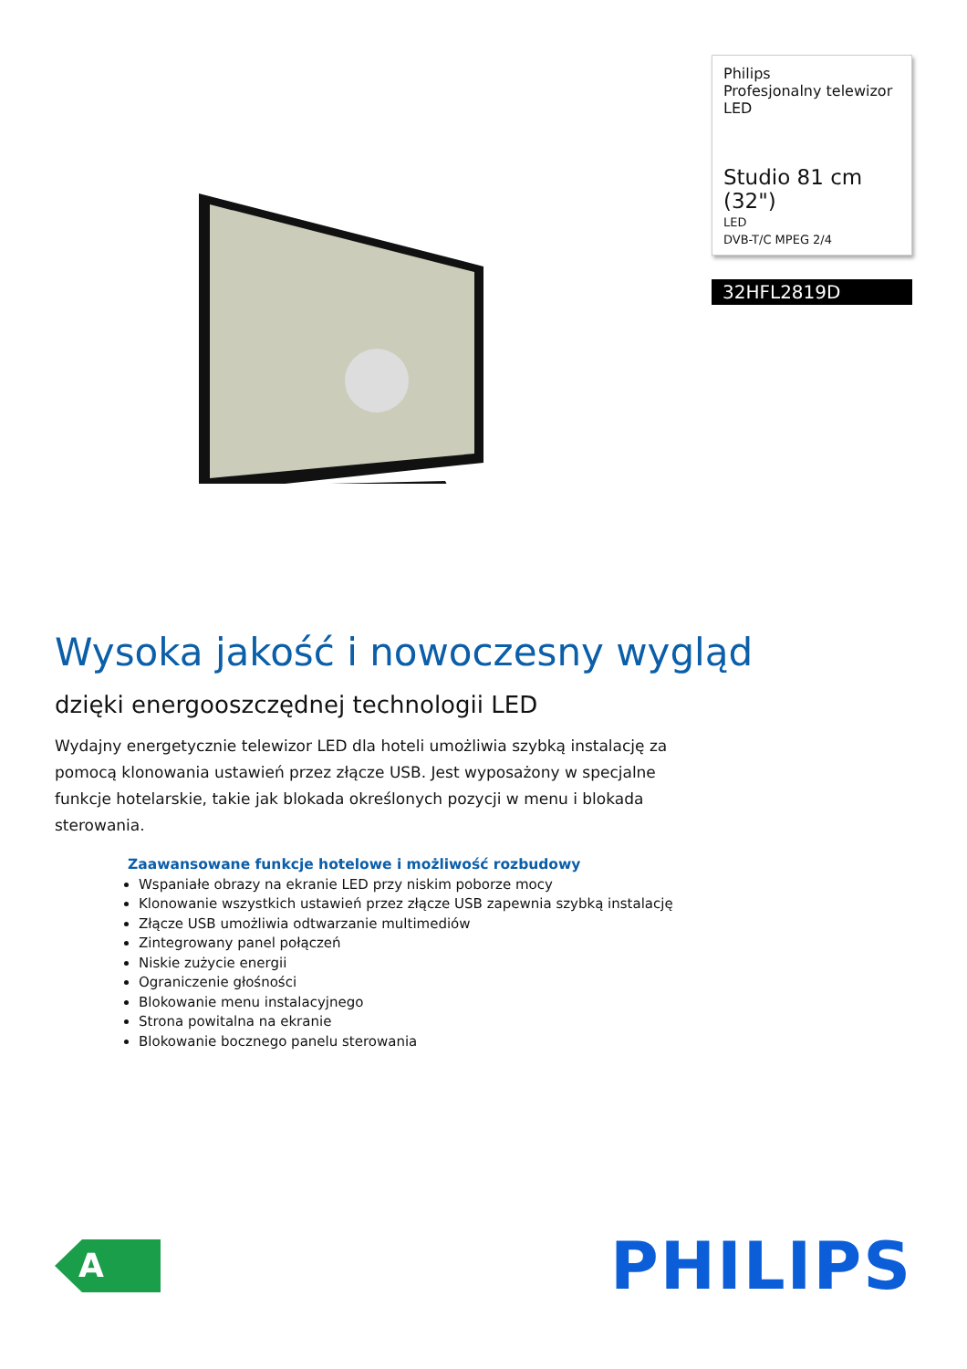Philips
Profesjonalny telewizor
LED
Studio 81 cm (32")
LED
DVB-T/C MPEG 2/4
32HFL2819D
Wysoka jakość i nowoczesny wygląd
dzięki energooszczędnej technologii LED
Wydajny energetycznie telewizor LED dla hoteli umożliwia szybką instalację za pomocą klonowania ustawień przez złącze USB. Jest wyposażony w specjalne funkcje hotelarskie, takie jak blokada określonych pozycji w menu i blokada sterowania.
Zaawansowane funkcje hotelowe i możliwość rozbudowy
Wspaniałe obrazy na ekranie LED przy niskim poborze mocy
Klonowanie wszystkich ustawień przez złącze USB zapewnia szybką instalację
Złącze USB umożliwia odtwarzanie multimediów
Zintegrowany panel połączeń
Niskie zużycie energii
Ograniczenie głośności
Blokowanie menu instalacyjnego
Strona powitalna na ekranie
Blokowanie bocznego panelu sterowania
A
PHILIPS